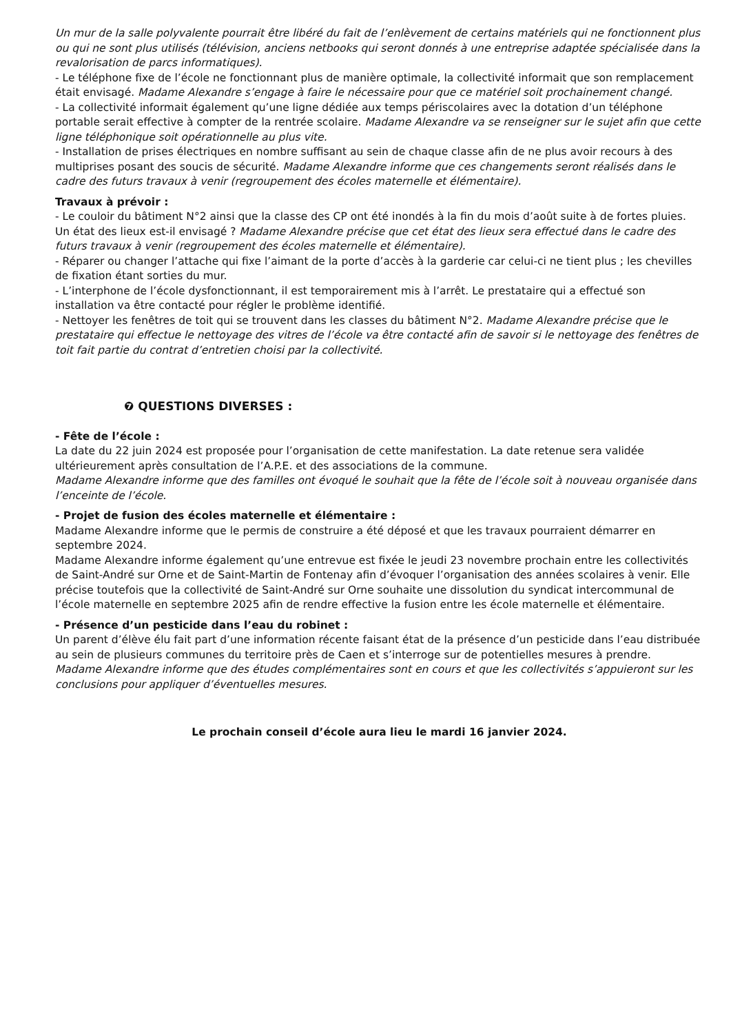Un mur de la salle polyvalente pourrait être libéré du fait de l’enlèvement de certains matériels qui ne fonctionnent plus ou qui ne sont plus utilisés (télévision, anciens netbooks qui seront donnés à une entreprise adaptée spécialisée dans la revalorisation de parcs informatiques).
- Le téléphone fixe de l’école ne fonctionnant plus de manière optimale, la collectivité informait que son remplacement était envisagé. Madame Alexandre s’engage à faire le nécessaire pour que ce matériel soit prochainement changé.
- La collectivité informait également qu’une ligne dédiée aux temps périscolaires avec la dotation d’un téléphone portable serait effective à compter de la rentrée scolaire. Madame Alexandre va se renseigner sur le sujet afin que cette ligne téléphonique soit opérationnelle au plus vite.
- Installation de prises électriques en nombre suffisant au sein de chaque classe afin de ne plus avoir recours à des multiprises posant des soucis de sécurité. Madame Alexandre informe que ces changements seront réalisés dans le cadre des futurs travaux à venir (regroupement des écoles maternelle et élémentaire).
Travaux à prévoir :
- Le couloir du bâtiment N°2 ainsi que la classe des CP ont été inondés à la fin du mois d’août suite à de fortes pluies. Un état des lieux est-il envisagé ? Madame Alexandre précise que cet état des lieux sera effectué dans le cadre des futurs travaux à venir (regroupement des écoles maternelle et élémentaire).
- Réparer ou changer l’attache qui fixe l’aimant de la porte d’accès à la garderie car celui-ci ne tient plus ; les chevilles de fixation étant sorties du mur.
- L’interphone de l’école dysfonctionnant, il est temporairement mis à l’arrêt. Le prestataire qui a effectué son installation va être contacté pour régler le problème identifié.
- Nettoyer les fenêtres de toit qui se trouvent dans les classes du bâtiment N°2. Madame Alexandre précise que le prestataire qui effectue le nettoyage des vitres de l’école va être contacté afin de savoir si le nettoyage des fenêtres de toit fait partie du contrat d’entretien choisi par la collectivité.
❼ QUESTIONS DIVERSES :
- Fête de l’école :
La date du 22 juin 2024 est proposée pour l’organisation de cette manifestation. La date retenue sera validée ultérieurement après consultation de l’A.P.E. et des associations de la commune.
Madame Alexandre informe que des familles ont évoqué le souhait que la fête de l’école soit à nouveau organisée dans l’enceinte de l’école.
- Projet de fusion des écoles maternelle et élémentaire :
Madame Alexandre informe que le permis de construire a été déposé et que les travaux pourraient démarrer en septembre 2024.
Madame Alexandre informe également qu’une entrevue est fixée le jeudi 23 novembre prochain entre les collectivités de Saint-André sur Orne et de Saint-Martin de Fontenay afin d’évoquer l’organisation des années scolaires à venir. Elle précise toutefois que la collectivité de Saint-André sur Orne souhaite une dissolution du syndicat intercommunal de l’école maternelle en septembre 2025 afin de rendre effective la fusion entre les école maternelle et élémentaire.
- Présence d’un pesticide dans l’eau du robinet :
Un parent d’élève élu fait part d’une information récente faisant état de la présence d’un pesticide dans l’eau distribuée au sein de plusieurs communes du territoire près de Caen et s’interroge sur de potentielles mesures à prendre.
Madame Alexandre informe que des études complémentaires sont en cours et que les collectivités s’appuieront sur les conclusions pour appliquer d’éventuelles mesures.
Le prochain conseil d’école aura lieu le mardi 16 janvier 2024.